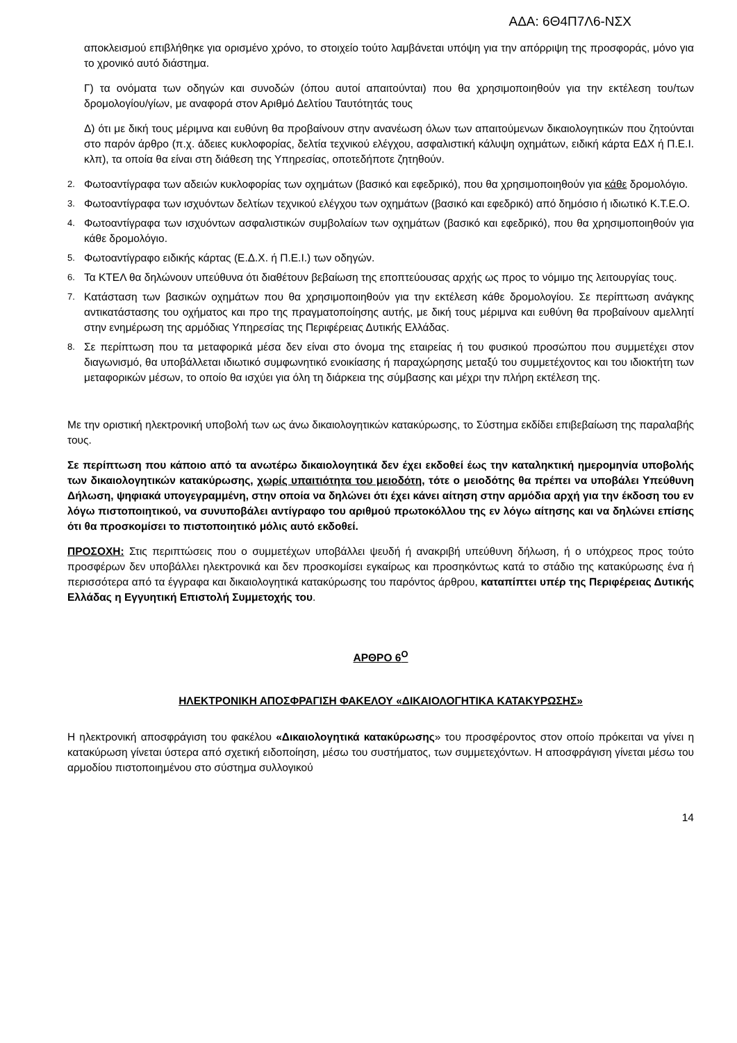ΑΔΑ: 6Θ4Π7Λ6-ΝΣΧ
αποκλεισμού επιβλήθηκε για ορισμένο χρόνο, το στοιχείο τούτο λαμβάνεται υπόψη για την απόρριψη της προσφοράς, μόνο για το χρονικό αυτό διάστημα.
Γ) τα ονόματα των οδηγών και συνοδών (όπου αυτοί απαιτούνται) που θα χρησιμοποιηθούν για την εκτέλεση του/των δρομολογίου/γίων, με αναφορά στον Αριθμό Δελτίου Ταυτότητάς τους
Δ) ότι με δική τους μέριμνα και ευθύνη θα προβαίνουν στην ανανέωση όλων των απαιτούμενων δικαιολογητικών που ζητούνται στο παρόν άρθρο (π.χ. άδειες κυκλοφορίας, δελτία τεχνικού ελέγχου, ασφαλιστική κάλυψη οχημάτων, ειδική κάρτα ΕΔΧ ή Π.Ε.Ι. κλπ), τα οποία θα είναι στη διάθεση της Υπηρεσίας, οποτεδήποτε ζητηθούν.
2. Φωτοαντίγραφα των αδειών κυκλοφορίας των οχημάτων (βασικό και εφεδρικό), που θα χρησιμοποιηθούν για κάθε δρομολόγιο.
3. Φωτοαντίγραφα των ισχυόντων δελτίων τεχνικού ελέγχου των οχημάτων (βασικό και εφεδρικό) από δημόσιο ή ιδιωτικό Κ.Τ.Ε.Ο.
4. Φωτοαντίγραφα των ισχυόντων ασφαλιστικών συμβολαίων των οχημάτων (βασικό και εφεδρικό), που θα χρησιμοποιηθούν για κάθε δρομολόγιο.
5. Φωτοαντίγραφο ειδικής κάρτας (Ε.Δ.Χ. ή Π.Ε.Ι.) των οδηγών.
6. Τα ΚΤΕΛ θα δηλώνουν υπεύθυνα ότι διαθέτουν βεβαίωση της εποπτεύουσας αρχής ως προς το νόμιμο της λειτουργίας τους.
7. Κατάσταση των βασικών οχημάτων που θα χρησιμοποιηθούν για την εκτέλεση κάθε δρομολογίου. Σε περίπτωση ανάγκης αντικατάστασης του οχήματος και προ της πραγματοποίησης αυτής, με δική τους μέριμνα και ευθύνη θα προβαίνουν αμελλητί στην ενημέρωση της αρμόδιας Υπηρεσίας της Περιφέρειας Δυτικής Ελλάδας.
8. Σε περίπτωση που τα μεταφορικά μέσα δεν είναι στο όνομα της εταιρείας ή του φυσικού προσώπου που συμμετέχει στον διαγωνισμό, θα υποβάλλεται ιδιωτικό συμφωνητικό ενοικίασης ή παραχώρησης μεταξύ του συμμετέχοντος και του ιδιοκτήτη των μεταφορικών μέσων, το οποίο θα ισχύει για όλη τη διάρκεια της σύμβασης και μέχρι την πλήρη εκτέλεση της.
Με την οριστική ηλεκτρονική υποβολή των ως άνω δικαιολογητικών κατακύρωσης, το Σύστημα εκδίδει επιβεβαίωση της παραλαβής τους.
Σε περίπτωση που κάποιο από τα ανωτέρω δικαιολογητικά δεν έχει εκδοθεί έως την καταληκτική ημερομηνία υποβολής των δικαιολογητικών κατακύρωσης, χωρίς υπαιτιότητα του μειοδότη, τότε ο μειοδότης θα πρέπει να υποβάλει Υπεύθυνη Δήλωση, ψηφιακά υπογεγραμμένη, στην οποία να δηλώνει ότι έχει κάνει αίτηση στην αρμόδια αρχή για την έκδοση του εν λόγω πιστοποιητικού, να συνυποβάλει αντίγραφο του αριθμού πρωτοκόλλου της εν λόγω αίτησης και να δηλώνει επίσης ότι θα προσκομίσει το πιστοποιητικό μόλις αυτό εκδοθεί.
ΠΡΟΣΟΧΗ: Στις περιπτώσεις που ο συμμετέχων υποβάλλει ψευδή ή ανακριβή υπεύθυνη δήλωση, ή ο υπόχρεος προς τούτο προσφέρων δεν υποβάλλει ηλεκτρονικά και δεν προσκομίσει εγκαίρως και προσηκόντως κατά το στάδιο της κατακύρωσης ένα ή περισσότερα από τα έγγραφα και δικαιολογητικά κατακύρωσης του παρόντος άρθρου, καταπίπτει υπέρ της Περιφέρειας Δυτικής Ελλάδας η Εγγυητική Επιστολή Συμμετοχής του.
ΑΡΘΡΟ 6<sup>Ο</sup>
ΗΛΕΚΤΡΟΝΙΚΗ ΑΠΟΣΦΡΑΓΙΣΗ ΦΑΚΕΛΟΥ «ΔΙΚΑΙΟΛΟΓΗΤΙΚΑ ΚΑΤΑΚΥΡΩΣΗΣ»
Η ηλεκτρονική αποσφράγιση του φακέλου «Δικαιολογητικά κατακύρωσης» του προσφέροντος στον οποίο πρόκειται να γίνει η κατακύρωση γίνεται ύστερα από σχετική ειδοποίηση, μέσω του συστήματος, των συμμετεχόντων. Η αποσφράγιση γίνεται μέσω του αρμοδίου πιστοποιημένου στο σύστημα συλλογικού
14